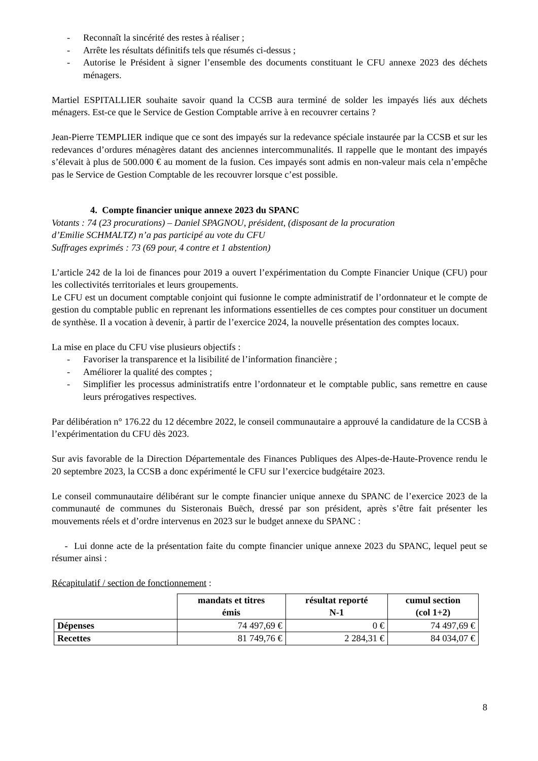- Reconnaît la sincérité des restes à réaliser ;
- Arrête les résultats définitifs tels que résumés ci-dessus ;
- Autorise le Président à signer l’ensemble des documents constituant le CFU annexe 2023 des déchets ménagers.
Martiel ESPITALLIER souhaite savoir quand la CCSB aura terminé de solder les impayés liés aux déchets ménagers. Est-ce que le Service de Gestion Comptable arrive à en recouvrer certains ?
Jean-Pierre TEMPLIER indique que ce sont des impayés sur la redevance spéciale instaurée par la CCSB et sur les redevances d’ordures ménagères datant des anciennes intercommunalités. Il rappelle que le montant des impayés s’élevait à plus de 500.000 € au moment de la fusion. Ces impayés sont admis en non-valeur mais cela n’empêche pas le Service de Gestion Comptable de les recouvrer lorsque c’est possible.
4. Compte financier unique annexe 2023 du SPANC
Votants : 74 (23 procurations) – Daniel SPAGNOU, président, (disposant de la procuration
d’Emilie SCHMALTZ) n’a pas participé au vote du CFU
Suffrages exprimés : 73 (69 pour, 4 contre et 1 abstention)
L’article 242 de la loi de finances pour 2019 a ouvert l’expérimentation du Compte Financier Unique (CFU) pour les collectivités territoriales et leurs groupements.
Le CFU est un document comptable conjoint qui fusionne le compte administratif de l’ordonnateur et le compte de gestion du comptable public en reprenant les informations essentielles de ces comptes pour constituer un document de synthèse. Il a vocation à devenir, à partir de l’exercice 2024, la nouvelle présentation des comptes locaux.
La mise en place du CFU vise plusieurs objectifs :
- Favoriser la transparence et la lisibilité de l’information financière ;
- Améliorer la qualité des comptes ;
- Simplifier les processus administratifs entre l’ordonnateur et le comptable public, sans remettre en cause leurs prérogatives respectives.
Par délibération n° 176.22 du 12 décembre 2022, le conseil communautaire a approuvé la candidature de la CCSB à l’expérimentation du CFU dès 2023.
Sur avis favorable de la Direction Départementale des Finances Publiques des Alpes-de-Haute-Provence rendu le 20 septembre 2023, la CCSB a donc expérimenté le CFU sur l’exercice budgétaire 2023.
Le conseil communautaire délibérant sur le compte financier unique annexe du SPANC de l’exercice 2023 de la communauté de communes du Sisteronais Buëch, dressé par son président, après s’être fait présenter les mouvements réels et d’ordre intervenus en 2023 sur le budget annexe du SPANC :
- Lui donne acte de la présentation faite du compte financier unique annexe 2023 du SPANC, lequel peut se résumer ainsi :
Récapitulatif / section de fonctionnement :
| | mandats et titres émis | résultat reporté N-1 | cumul section (col 1+2) |
| Dépenses | 74 497,69 € | 0 € | 74 497,69 € |
| Recettes | 81 749,76 € | 2 284,31 € | 84 034,07 € |
8